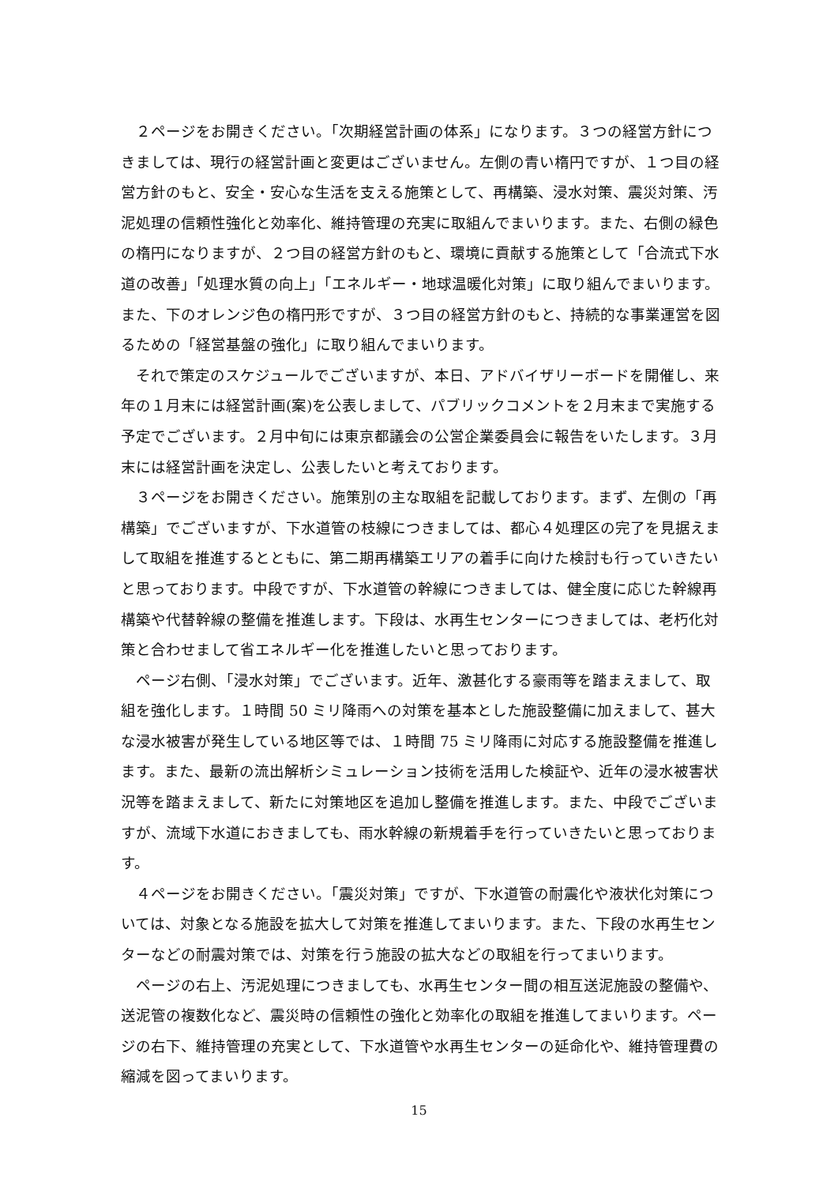２ページをお開きください。「次期経営計画の体系」になります。３つの経営方針につきましては、現行の経営計画と変更はございません。左側の青い楕円ですが、１つ目の経営方針のもと、安全・安心な生活を支える施策として、再構築、浸水対策、震災対策、汚泥処理の信頼性強化と効率化、維持管理の充実に取組んでまいります。また、右側の緑色の楕円になりますが、２つ目の経営方針のもと、環境に貢献する施策として「合流式下水道の改善」「処理水質の向上」「エネルギー・地球温暖化対策」に取り組んでまいります。また、下のオレンジ色の楕円形ですが、３つ目の経営方針のもと、持続的な事業運営を図るための「経営基盤の強化」に取り組んでまいります。
それで策定のスケジュールでございますが、本日、アドバイザリーボードを開催し、来年の１月末には経営計画(案)を公表しまして、パブリックコメントを２月末まで実施する予定でございます。２月中旬には東京都議会の公営企業委員会に報告をいたします。３月末には経営計画を決定し、公表したいと考えております。
３ページをお開きください。施策別の主な取組を記載しております。まず、左側の「再構築」でございますが、下水道管の枝線につきましては、都心４処理区の完了を見据えまして取組を推進するとともに、第二期再構築エリアの着手に向けた検討も行っていきたいと思っております。中段ですが、下水道管の幹線につきましては、健全度に応じた幹線再構築や代替幹線の整備を推進します。下段は、水再生センターにつきましては、老朽化対策と合わせまして省エネルギー化を推進したいと思っております。
ページ右側、「浸水対策」でございます。近年、激甚化する豪雨等を踏まえまして、取組を強化します。１時間 50 ミリ降雨への対策を基本とした施設整備に加えまして、甚大な浸水被害が発生している地区等では、１時間 75 ミリ降雨に対応する施設整備を推進します。また、最新の流出解析シミュレーション技術を活用した検証や、近年の浸水被害状況等を踏まえまして、新たに対策地区を追加し整備を推進します。また、中段でございますが、流域下水道におきましても、雨水幹線の新規着手を行っていきたいと思っております。
４ページをお開きください。「震災対策」ですが、下水道管の耐震化や液状化対策については、対象となる施設を拡大して対策を推進してまいります。また、下段の水再生センターなどの耐震対策では、対策を行う施設の拡大などの取組を行ってまいります。
ページの右上、汚泥処理につきましても、水再生センター間の相互送泥施設の整備や、送泥管の複数化など、震災時の信頼性の強化と効率化の取組を推進してまいります。ページの右下、維持管理の充実として、下水道管や水再生センターの延命化や、維持管理費の縮減を図ってまいります。
15